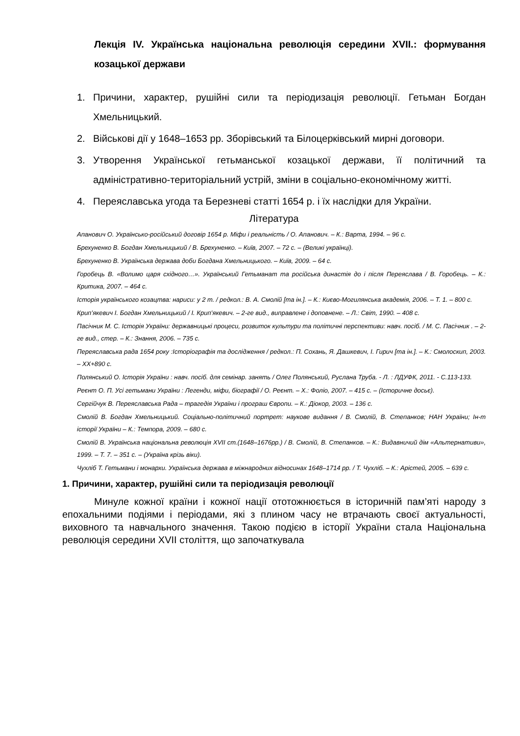Лекція IV. Українська національна революція середини XVII.: формування козацької держави
1. Причини, характер, рушійні сили та періодизація революції. Гетьман Богдан Хмельницький.
2. Військові дії у 1648–1653 рр. Зборівський та Білоцерківський мирні договори.
3. Утворення Української гетьманської козацької держави, її політичний та адміністративно-територіальний устрій, зміни в соціально-економічному житті.
4. Переяславська угода та Березневі статті 1654 р. і їх наслідки для України.
Література
Апанович О. Українсько-російський договір 1654 р. Міфи і реальність / О. Апанович. – К.: Варта, 1994. – 96 с.
Брехуненко В. Богдан Хмельницький / В. Брехуненко. – Київ, 2007. – 72 с. – (Великі українці).
Брехуненко В. Українська держава доби Богдана Хмельницького. – Київ, 2009. – 64 с.
Горобець В. «Волимо царя східного…». Український Гетьманат та російська династія до і після Переяслава / В. Горобець. – К.: Критика, 2007. – 464 с.
Історія українського козацтва: нариси: у 2 т. / редкол.: В. А. Смолій [та ін.]. – К.: Києво-Могилянська академія, 2006. – Т. 1. – 800 с.
Крип’якевич І. Богдан Хмельницький / І. Крип’якевич. – 2-ге вид., виправлене і доповнене. – Л.: Світ, 1990. – 408 с.
Пасічник М. С. Історія України: державницькі процеси, розвиток культури та політичні перспективи: навч. посіб. / М. С. Пасічник . – 2-ге вид., стер. – К.: Знання, 2006. – 735 с.
Переяславська рада 1654 року :Історіографія та дослідження / редкол.: П. Сохань, Я. Дашкевич, І. Гирич [та ін.]. – К.: Смолоскип, 2003. – XX+890 с.
Полянський О. Історія України : навч. посіб. для семінар. занять / Олег Полянський, Руслана Труба. - Л. : ЛДУФК, 2011. - С.113-133.
Реєнт О. П. Усі гетьмани України : Легенди, міфи, біографії / О. Реєнт. – Х.: Фоліо, 2007. – 415 с. – (Історичне досьє).
Сергійчук В. Переяславська Рада – трагедія України і програш Європи. – К.: Діокор, 2003. – 136 с.
Смолій В. Богдан Хмельницький. Соціально-політичний портрет: наукове видання / В. Смолій, В. Степанков; НАН України; Ін-т історії України – К.: Темпора, 2009. – 680 с.
Смолій В. Українська національна революція XVII ст.(1648–1676рр.) / В. Смолій, В. Степанков. – К.: Видавничий дім «Альтернативи», 1999. – Т. 7. – 351 с. – (Україна крізь віки).
Чухліб Т. Гетьмани і монархи. Українська держава в міжнародних відносинах 1648–1714 рр. / Т. Чухліб. – К.: Арістей, 2005. – 639 с.
1. Причини, характер, рушійні сили та періодизація революції
Минуле кожної країни і кожної нації ототожнюється в історичній пам’яті народу з епохальними подіями і періодами, які з плином часу не втрачають своєї актуальності, виховного та навчального значення. Такою подією в історії України стала Національна революція середини XVII століття, що започаткувала